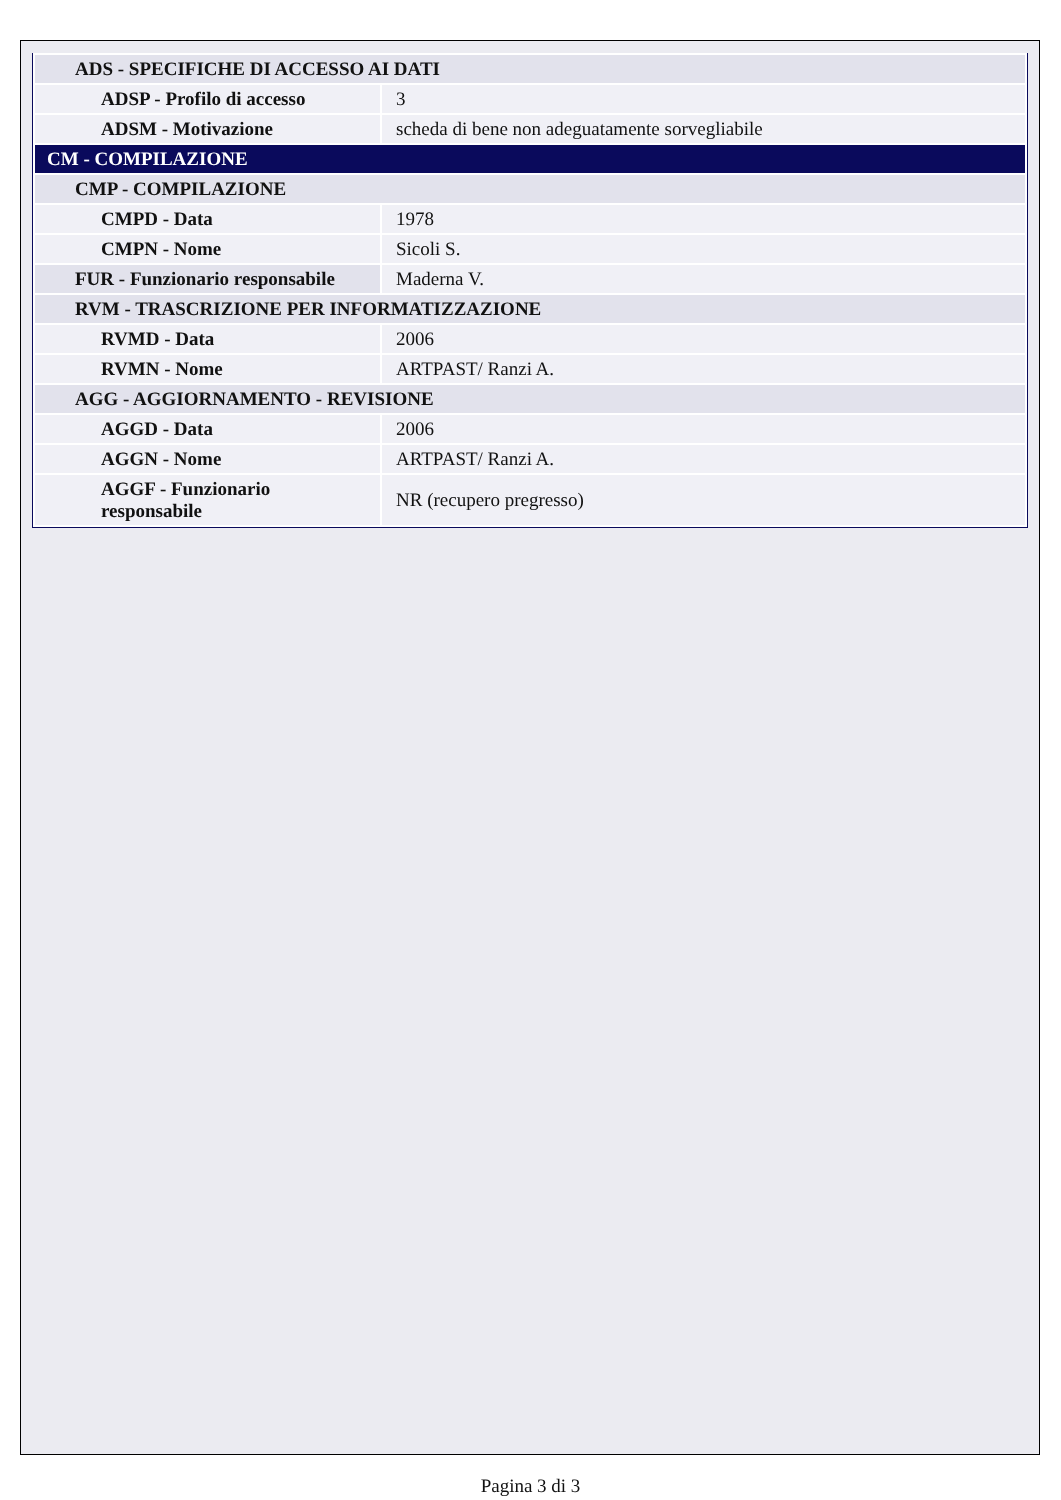| ADS - SPECIFICHE DI ACCESSO AI DATI | |
| ADSP - Profilo di accesso | 3 |
| ADSM - Motivazione | scheda di bene non adeguatamente sorvegliabile |
| CM - COMPILAZIONE | |
| CMP - COMPILAZIONE | |
| CMPD - Data | 1978 |
| CMPN - Nome | Sicoli S. |
| FUR - Funzionario responsabile | Maderna V. |
| RVM - TRASCRIZIONE PER INFORMATIZZAZIONE | |
| RVMD - Data | 2006 |
| RVMN - Nome | ARTPAST/ Ranzi A. |
| AGG - AGGIORNAMENTO - REVISIONE | |
| AGGD - Data | 2006 |
| AGGN - Nome | ARTPAST/ Ranzi A. |
| AGGF - Funzionario responsabile | NR (recupero pregresso) |
Pagina 3 di 3